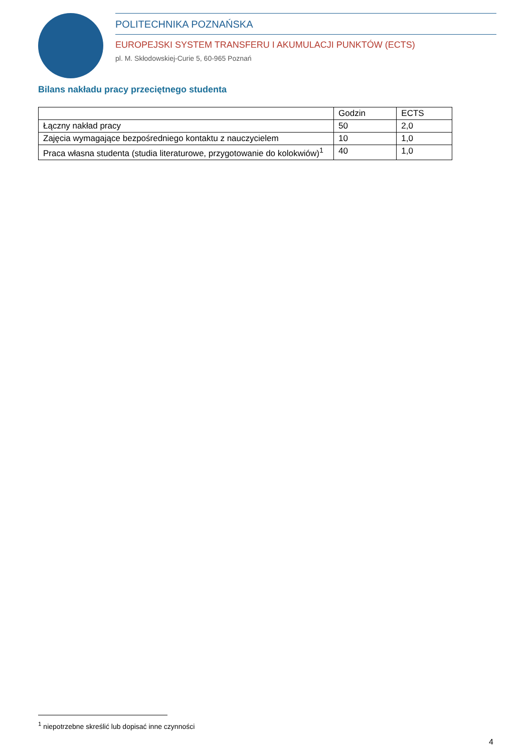POLITECHNIKA POZNAŃSKA
EUROPEJSKI SYSTEM TRANSFERU I AKUMULACJI PUNKTÓW (ECTS)
pl. M. Skłodowskiej-Curie 5, 60-965 Poznań
Bilans nakładu pracy przeciętnego studenta
| | Godzin | ECTS |
| --- | --- | --- |
| Łączny nakład pracy | 50 | 2,0 |
| Zajęcia wymagające bezpośredniego kontaktu z nauczycielem | 10 | 1,0 |
| Praca własna studenta (studia literaturowe, przygotowanie do kolokwiów)<sup>1</sup> | 40 | 1,0 |
<sup>1</sup> niepotrzebne skreślić lub dopisać inne czynności
4